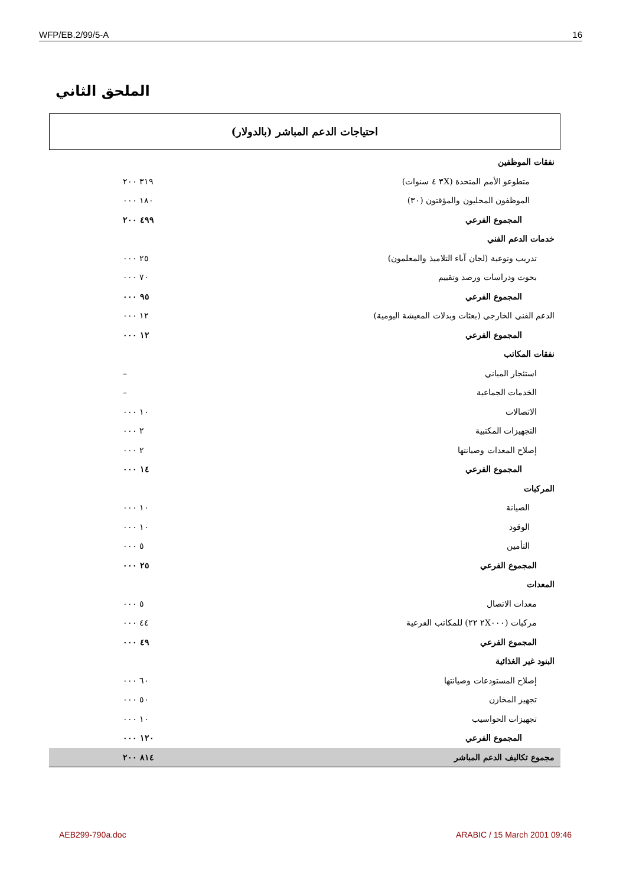WFP/EB.2/99/5-A 16
الملحق الثاني
احتياجات الدعم المباشر (بالدولار)
| نفقات الموظفين | |
| متطوعو الأمم المتحدة (٣X ٤ سنوات) | ٣١٩ ٢٠٠ |
| الموظفون المحليون والمؤقتون (٣٠) | ١٨٠ ٠٠٠ |
| المجموع الفرعي | ٤٩٩ ٢٠٠ |
| خدمات الدعم الفني | |
| تدريب وتوعية (لجان آباء التلاميذ والمعلمون) | ٢٥ ٠٠٠ |
| بحوث ودراسات ورصد وتقييم | ٧٠ ٠٠٠ |
| المجموع الفرعي | ٩٥ ٠٠٠ |
| الدعم الفني الخارجي (بعثات وبدلات المعيشة اليومية) | ١٢ ٠٠٠ |
| المجموع الفرعي | ١٢ ٠٠٠ |
| نفقات المكاتب | |
| استئجار المباني | – |
| الخدمات الجماعية | – |
| الاتصالات | ١٠ ٠٠٠ |
| التجهيزات المكتبية | ٢ ٠٠٠ |
| إصلاح المعدات وصيانتها | ٢ ٠٠٠ |
| المجموع الفرعي | ١٤ ٠٠٠ |
| المركبات | |
| الصيانة | ١٠ ٠٠٠ |
| الوقود | ١٠ ٠٠٠ |
| التأمين | ٥ ٠٠٠ |
| المجموع الفرعي | ٢٥ ٠٠٠ |
| المعدات | |
| معدات الاتصال | ٥ ٠٠٠ |
| مركبات (٢X٠٠٠ ٢٢) للمكاتب الفرعية | ٤٤ ٠٠٠ |
| المجموع الفرعي | ٤٩ ٠٠٠ |
| البنود غير الغذائية | |
| إصلاح المستودعات وصيانتها | ٦٠ ٠٠٠ |
| تجهيز المخازن | ٥٠ ٠٠٠ |
| تجهيزات الحواسيب | ١٠ ٠٠٠ |
| المجموع الفرعي | ١٢٠ ٠٠٠ |
| مجموع تكاليف الدعم المباشر | ٨١٤ ٢٠٠ |
AEB299-790a.doc ARABIC / 15 March 2001 09:46